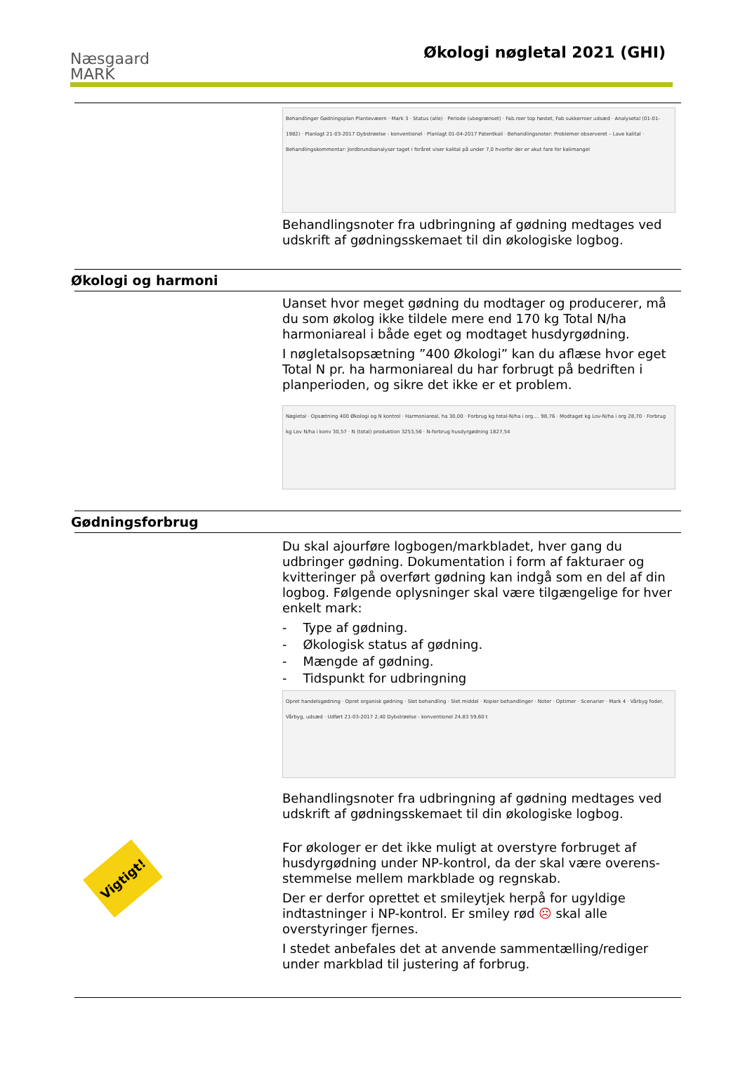Næsgaard
MARK
Økologi nøgletal 2021 (GHI)
Behandlinger Gødningsplan Plantevæern · Mark 3 · Status (alle) · Periode (ubegrænset) · Fab.roer top høstet, Fab sukkerroer udsæd · Analysetal (01-01-1982) · Planlagt 21-03-2017 Dybstrøelse - konventionel · Planlagt 01-04-2017 Patentkali · Behandlingsnoter: Problemer observeret – Lave kalital · Behandlingskommentar: Jordbrundsanalyser taget i foråret viser kalital på under 7,0 hvorfor der er akut fare for kalimangel
Behandlingsnoter fra udbringning af gødning medtages ved udskrift af gødningsskemaet til din økologiske logbog.
Økologi og harmoni
Uanset hvor meget gødning du modtager og producerer, må du som økolog ikke tildele mere end 170 kg Total N/ha harmoniareal i både eget og modtaget husdyrgødning.
I nøgletalsopsætning ”400 Økologi” kan du aflæse hvor eget Total N pr. ha harmoniareal du har forbrugt på bedriften i planperioden, og sikre det ikke er et problem.
Nøgletal · Opsætning 400 Økologi og N kontrol · Harmoniareal, ha 30,00 · Forbrug kg total-N/ha i org.... 98,76 · Modtaget kg Lov-N/ha i org 28,70 · Forbrug kg Lov N/ha i konv 30,57 · N (total) produktion 3253,56 · N-forbrug husdyrgødning 1827,54
Gødningsforbrug
Du skal ajourføre logbogen/markbladet, hver gang du udbringer gødning. Dokumentation i form af fakturaer og kvitteringer på overført gødning kan indgå som en del af din logbog. Følgende oplysninger skal være tilgængelige for hver enkelt mark:
- Type af gødning.
- Økologisk status af gødning.
- Mængde af gødning.
- Tidspunkt for udbringning
Opret handelsgødning · Opret organisk gødning · Slet behandling · Slet middel · Kopier behandlinger · Noter · Optimer · Scenarier · Mark 4 · Vårbyg foder, Vårbyg, udsæd · Udført 21-03-2017 2,40 Dybstrøelse - konventionel 24,83 59,60 t
Behandlingsnoter fra udbringning af gødning medtages ved udskrift af gødningsskemaet til din økologiske logbog.
Vigtigt!
For økologer er det ikke muligt at overstyre forbruget af husdyrgødning under NP-kontrol, da der skal være overens-stemmelse mellem markblade og regnskab.
Der er derfor oprettet et smileytjek herpå for ugyldige indtastninger i NP-kontrol. Er smiley rød ☹ skal alle overstyringer fjernes.
I stedet anbefales det at anvende sammentælling/rediger under markblad til justering af forbrug.